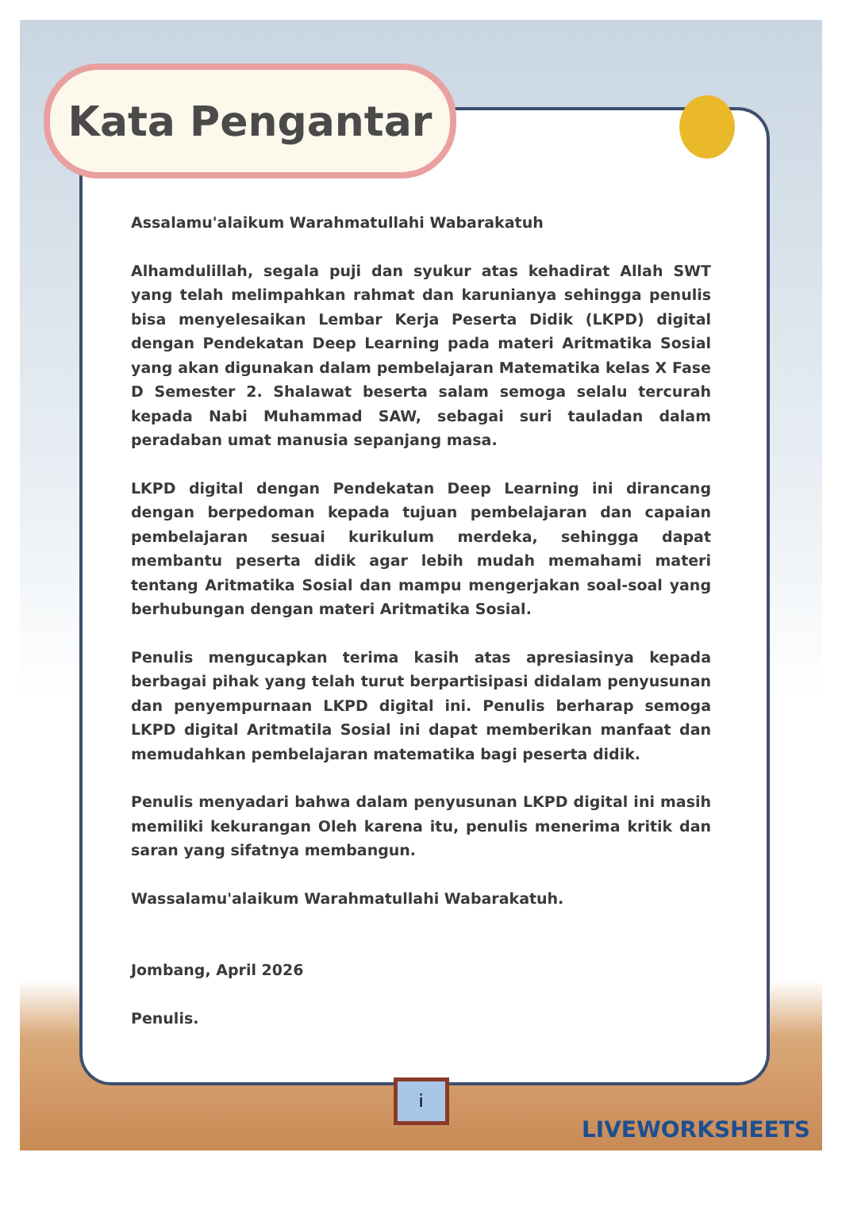Kata Pengantar
Assalamu'alaikum Warahmatullahi Wabarakatuh
Alhamdulillah, segala puji dan syukur atas kehadirat Allah SWT yang telah melimpahkan rahmat dan karunianya sehingga penulis bisa menyelesaikan Lembar Kerja Peserta Didik (LKPD) digital dengan Pendekatan Deep Learning pada materi Aritmatika Sosial yang akan digunakan dalam pembelajaran Matematika kelas X Fase D Semester 2. Shalawat beserta salam semoga selalu tercurah kepada Nabi Muhammad SAW, sebagai suri tauladan dalam peradaban umat manusia sepanjang masa.
LKPD digital dengan Pendekatan Deep Learning ini dirancang dengan berpedoman kepada tujuan pembelajaran dan capaian pembelajaran sesuai kurikulum merdeka, sehingga dapat membantu peserta didik agar lebih mudah memahami materi tentang Aritmatika Sosial dan mampu mengerjakan soal-soal yang berhubungan dengan materi Aritmatika Sosial.
Penulis mengucapkan terima kasih atas apresiasinya kepada berbagai pihak yang telah turut berpartisipasi didalam penyusunan dan penyempurnaan LKPD digital ini. Penulis berharap semoga LKPD digital Aritmatila Sosial ini dapat memberikan manfaat dan memudahkan pembelajaran matematika bagi peserta didik.
Penulis menyadari bahwa dalam penyusunan LKPD digital ini masih memiliki kekurangan Oleh karena itu, penulis menerima kritik dan saran yang sifatnya membangun.
Wassalamu'alaikum Warahmatullahi Wabarakatuh.
Jombang, April 2026
Penulis.
i
LIVEWORKSHEETS